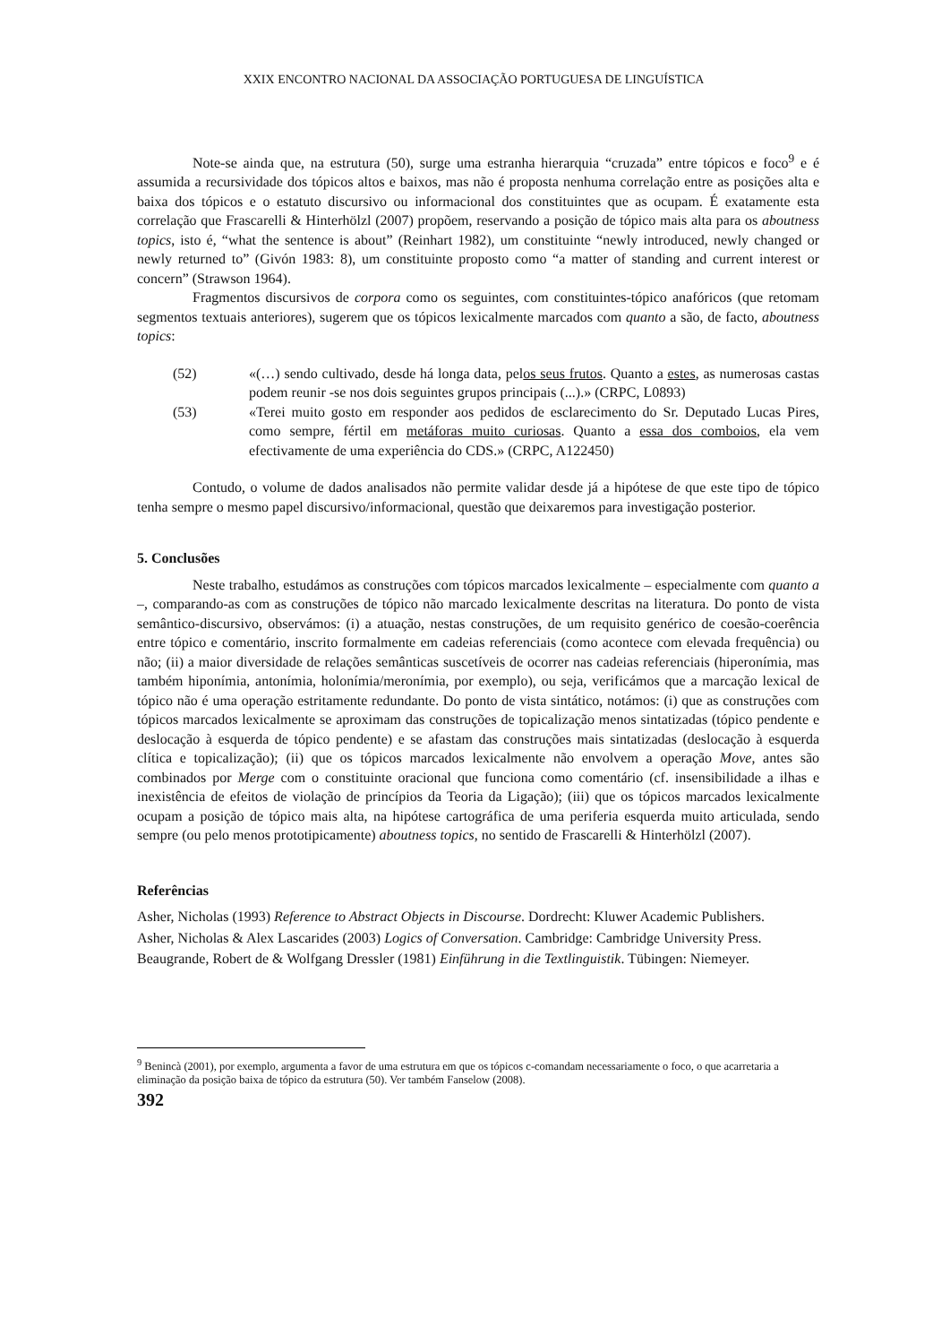XXIX ENCONTRO NACIONAL DA ASSOCIAÇÃO PORTUGUESA DE LINGUÍSTICA
Note-se ainda que, na estrutura (50), surge uma estranha hierarquia “cruzada” entre tópicos e foco<sup>9</sup> e é assumida a recursividade dos tópicos altos e baixos, mas não é proposta nenhuma correlação entre as posições alta e baixa dos tópicos e o estatuto discursivo ou informacional dos constituintes que as ocupam. É exatamente esta correlação que Frascarelli & Hinterhölzl (2007) propõem, reservando a posição de tópico mais alta para os aboutness topics, isto é, “what the sentence is about” (Reinhart 1982), um constituinte “newly introduced, newly changed or newly returned to” (Givón 1983: 8), um constituinte proposto como “a matter of standing and current interest or concern” (Strawson 1964).
Fragmentos discursivos de corpora como os seguintes, com constituintes-tópico anafóricos (que retomam segmentos textuais anteriores), sugerem que os tópicos lexicalmente marcados com quanto a são, de facto, aboutness topics:
(52) «(…) sendo cultivado, desde há longa data, pelos seus frutos. Quanto a estes, as numerosas castas podem reunir -se nos dois seguintes grupos principais (...).» (CRPC, L0893)
(53) «Terei muito gosto em responder aos pedidos de esclarecimento do Sr. Deputado Lucas Pires, como sempre, fértil em metáforas muito curiosas. Quanto a essa dos comboios, ela vem efectivamente de uma experiência do CDS.» (CRPC, A122450)
Contudo, o volume de dados analisados não permite validar desde já a hipótese de que este tipo de tópico tenha sempre o mesmo papel discursivo/informacional, questão que deixaremos para investigação posterior.
5. Conclusões
Neste trabalho, estudámos as construções com tópicos marcados lexicalmente – especialmente com quanto a –, comparando-as com as construções de tópico não marcado lexicalmente descritas na literatura. Do ponto de vista semântico-discursivo, observámos: (i) a atuação, nestas construções, de um requisito genérico de coesão-coerência entre tópico e comentário, inscrito formalmente em cadeias referenciais (como acontece com elevada frequência) ou não; (ii) a maior diversidade de relações semânticas suscetíveis de ocorrer nas cadeias referenciais (hiperonímia, mas também hiponímia, antonímia, holonímia/meronímia, por exemplo), ou seja, verificámos que a marcação lexical de tópico não é uma operação estritamente redundante. Do ponto de vista sintático, notámos: (i) que as construções com tópicos marcados lexicalmente se aproximam das construções de topicalização menos sintatizadas (tópico pendente e deslocação à esquerda de tópico pendente) e se afastam das construções mais sintatizadas (deslocação à esquerda clítica e topicalização); (ii) que os tópicos marcados lexicalmente não envolvem a operação Move, antes são combinados por Merge com o constituinte oracional que funciona como comentário (cf. insensibilidade a ilhas e inexistência de efeitos de violação de princípios da Teoria da Ligação); (iii) que os tópicos marcados lexicalmente ocupam a posição de tópico mais alta, na hipótese cartográfica de uma periferia esquerda muito articulada, sendo sempre (ou pelo menos prototipicamente) aboutness topics, no sentido de Frascarelli & Hinterhölzl (2007).
Referências
Asher, Nicholas (1993) Reference to Abstract Objects in Discourse. Dordrecht: Kluwer Academic Publishers.
Asher, Nicholas & Alex Lascarides (2003) Logics of Conversation. Cambridge: Cambridge University Press.
Beaugrande, Robert de & Wolfgang Dressler (1981) Einführung in die Textlinguistik. Tübingen: Niemeyer.
<sup>9</sup> Benincà (2001), por exemplo, argumenta a favor de uma estrutura em que os tópicos c-comandam necessariamente o foco, o que acarretaria a eliminação da posição baixa de tópico da estrutura (50). Ver também Fanselow (2008).
392